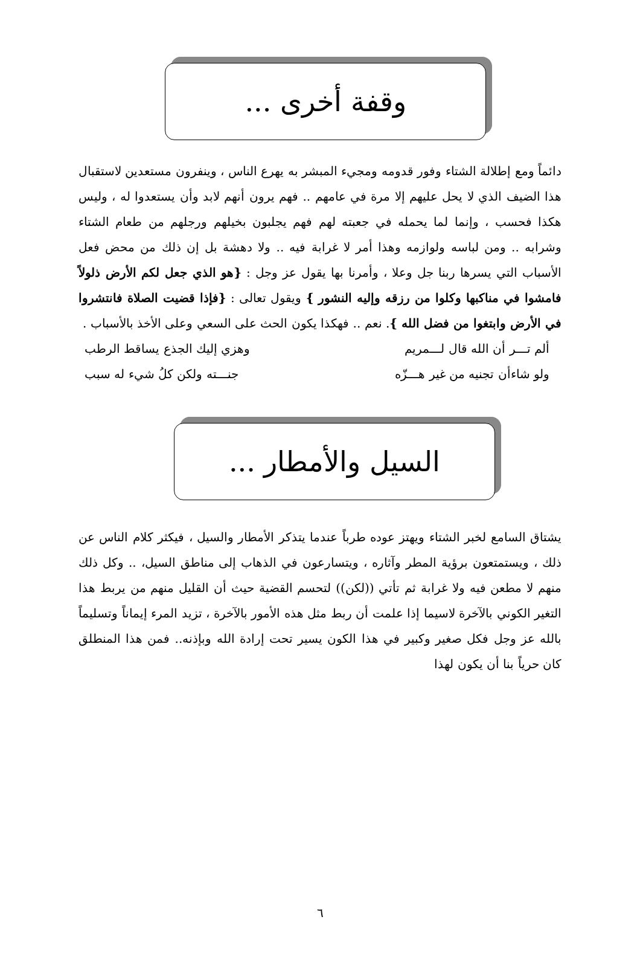وقفة أخرى ...
دائماً ومع إطلالة الشتاء وفور قدومه ومجيء المبشر به يهرع الناس ، وينفرون مستعدين لاستقبال هذا الضيف الذي لا يحل عليهم إلا مرة في عامهم .. فهم يرون أنهم لابد وأن يستعدوا له ، وليس هكذا فحسب ، وإنما لما يحمله في جعبته لهم فهم يجلبون بخيلهم ورجلهم من طعام الشتاء وشرابه .. ومن لباسه ولوازمه وهذا أمر لا غرابة فيه .. ولا دهشة بل إن ذلك من محض فعل الأسباب التي يسرها ربنا جل وعلا ، وأمرنا بها يقول عز وجل : {هو الذي جعل لكم الأرض ذلولاً فامشوا في مناكبها وكلوا من رزقه وإليه النشور } ويقول تعالى : {فإذا قضيت الصلاة فانتشروا في الأرض وابتغوا من فضل الله }. نعم .. فهكذا يكون الحث على السعي وعلى الأخذ بالأسباب .
ألم تـــر أن الله قال لـــمريم وهزي إليك الجذع يساقط الرطب
ولو شاءأن تجنيه من غير هـــزّه جنـــته ولكن كلُ شيء له سبب
السيل والأمطار ...
يشتاق السامع لخبر الشتاء ويهتز عوده طرباً عندما يتذكر الأمطار والسيل ، فيكثر كلام الناس عن ذلك ، ويستمتعون برؤية المطر وآثاره ، ويتسارعون في الذهاب إلى مناطق السيل، .. وكل ذلك منهم لا مطعن فيه ولا غرابة ثم تأتي ((لكن)) لتحسم القضية حيث أن القليل منهم من يربط هذا التغير الكوني بالآخرة لاسيما إذا علمت أن ربط مثل هذه الأمور بالآخرة ، تزيد المرء إيماناً وتسليماً بالله عز وجل فكل صغير وكبير في هذا الكون يسير تحت إرادة الله وبإذنه.. فمن هذا المنطلق كان حرياً بنا أن يكون لهذا
٦